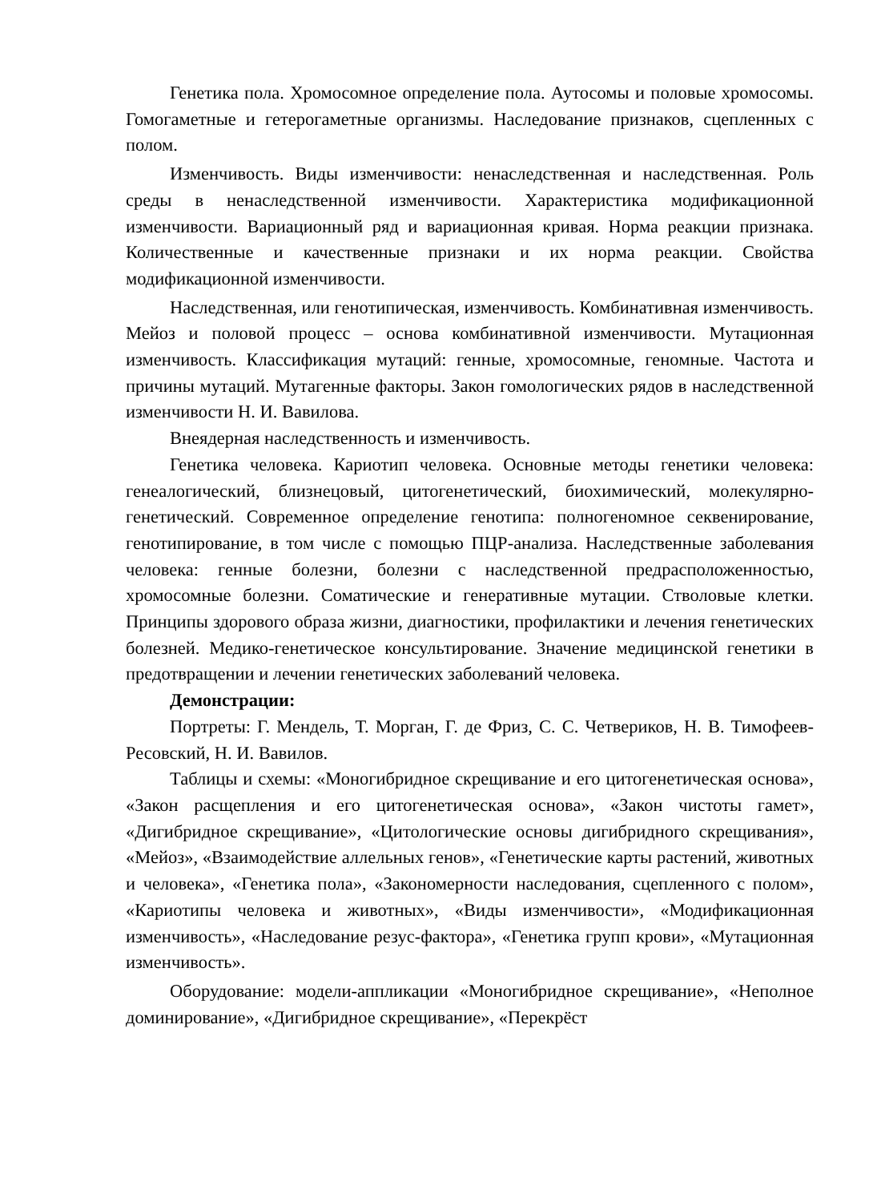Генетика пола. Хромосомное определение пола. Аутосомы и половые хромосомы. Гомогаметные и гетерогаметные организмы. Наследование признаков, сцепленных с полом.
Изменчивость. Виды изменчивости: ненаследственная и наследственная. Роль среды в ненаследственной изменчивости. Характеристика модификационной изменчивости. Вариационный ряд и вариационная кривая. Норма реакции признака. Количественные и качественные признаки и их норма реакции. Свойства модификационной изменчивости.
Наследственная, или генотипическая, изменчивость. Комбинативная изменчивость. Мейоз и половой процесс – основа комбинативной изменчивости. Мутационная изменчивость. Классификация мутаций: генные, хромосомные, геномные. Частота и причины мутаций. Мутагенные факторы. Закон гомологических рядов в наследственной изменчивости Н. И. Вавилова.
Внеядерная наследственность и изменчивость.
Генетика человека. Кариотип человека. Основные методы генетики человека: генеалогический, близнецовый, цитогенетический, биохимический, молекулярно-генетический. Современное определение генотипа: полногеномное секвенирование, генотипирование, в том числе с помощью ПЦР-анализа. Наследственные заболевания человека: генные болезни, болезни с наследственной предрасположенностью, хромосомные болезни. Соматические и генеративные мутации. Стволовые клетки. Принципы здорового образа жизни, диагностики, профилактики и лечения генетических болезней. Медико-генетическое консультирование. Значение медицинской генетики в предотвращении и лечении генетических заболеваний человека.
Демонстрации:
Портреты: Г. Мендель, Т. Морган, Г. де Фриз, С. С. Четвериков, Н. В. Тимофеев-Ресовский, Н. И. Вавилов.
Таблицы и схемы: «Моногибридное скрещивание и его цитогенетическая основа», «Закон расщепления и его цитогенетическая основа», «Закон чистоты гамет», «Дигибридное скрещивание», «Цитологические основы дигибридного скрещивания», «Мейоз», «Взаимодействие аллельных генов», «Генетические карты растений, животных и человека», «Генетика пола», «Закономерности наследования, сцепленного с полом», «Кариотипы человека и животных», «Виды изменчивости», «Модификационная изменчивость», «Наследование резус-фактора», «Генетика групп крови», «Мутационная изменчивость».
Оборудование: модели-аппликации «Моногибридное скрещивание», «Неполное доминирование», «Дигибридное скрещивание», «Перекрёст